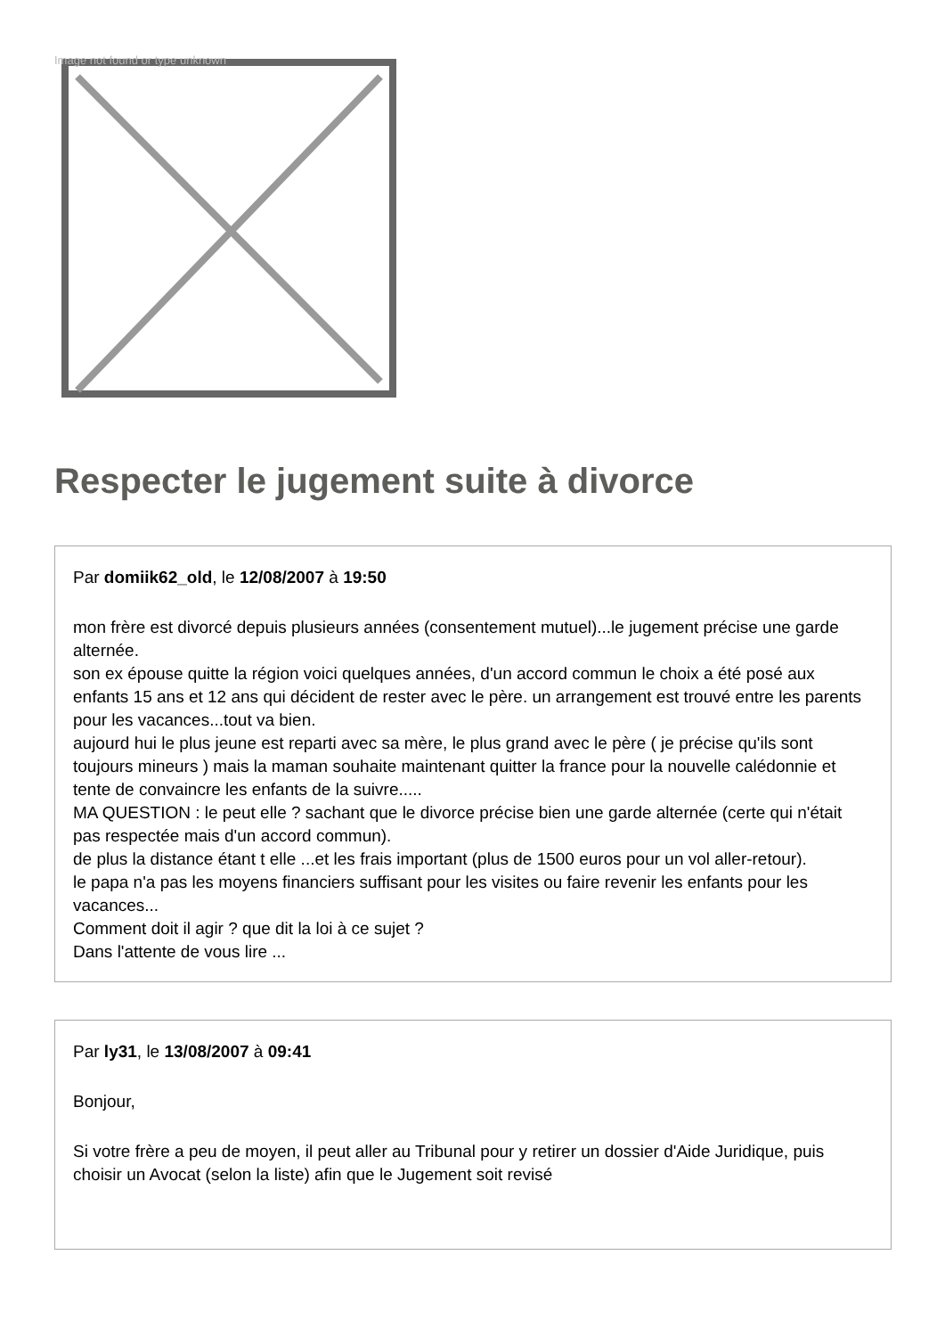Image not found or type unknown
Respecter le jugement suite à divorce
Par domiik62_old, le 12/08/2007 à 19:50
mon frère est divorcé depuis plusieurs années (consentement mutuel)...le jugement précise une garde alternée.
son ex épouse quitte la région voici quelques années, d'un accord commun le choix a été posé aux enfants 15 ans et 12 ans qui décident de rester avec le père. un arrangement est trouvé entre les parents pour les vacances...tout va bien.
aujourd hui le plus jeune est reparti avec sa mère, le plus grand avec le père ( je précise qu'ils sont toujours mineurs ) mais la maman souhaite maintenant quitter la france pour la nouvelle calédonnie et tente de convaincre les enfants de la suivre.....
MA QUESTION : le peut elle ? sachant que le divorce précise bien une garde alternée (certe qui n'était pas respectée mais d'un accord commun).
de plus la distance étant t elle ...et les frais important (plus de 1500 euros pour un vol aller-retour).
le papa n'a pas les moyens financiers suffisant pour les visites ou faire revenir les enfants pour les vacances...
Comment doit il agir ? que dit la loi à ce sujet ?
Dans l'attente de vous lire ...
Par ly31, le 13/08/2007 à 09:41
Bonjour,
Si votre frère a peu de moyen, il peut aller au Tribunal pour y retirer un dossier d'Aide Juridique, puis choisir un Avocat (selon la liste) afin que le Jugement soit revisé